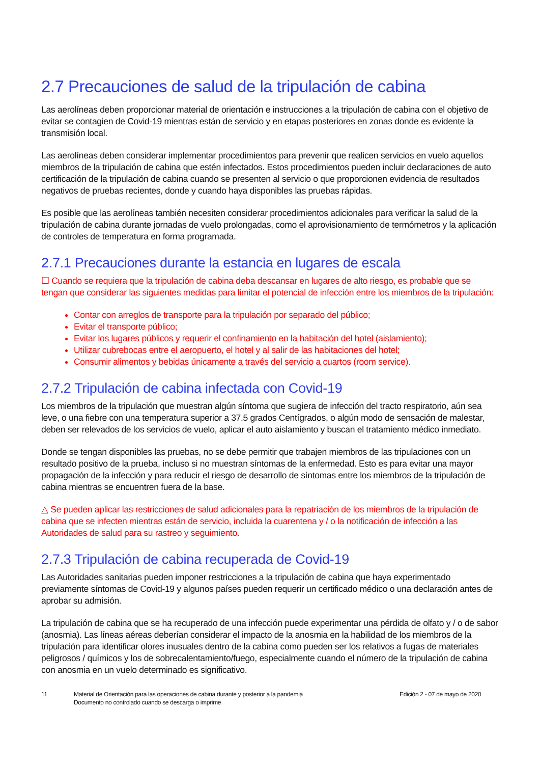2.7 Precauciones de salud de la tripulación de cabina
Las aerolíneas deben proporcionar material de orientación e instrucciones a la tripulación de cabina con el objetivo de evitar se contagien de Covid-19 mientras están de servicio y en etapas posteriores en zonas donde es evidente la transmisión local.
Las aerolíneas deben considerar implementar procedimientos para prevenir que realicen servicios en vuelo aquellos miembros de la tripulación de cabina que estén infectados. Estos procedimientos pueden incluir declaraciones de auto certificación de la tripulación de cabina cuando se presenten al servicio o que proporcionen evidencia de resultados negativos de pruebas recientes, donde y cuando haya disponibles las pruebas rápidas.
Es posible que las aerolíneas también necesiten considerar procedimientos adicionales para verificar la salud de la tripulación de cabina durante jornadas de vuelo prolongadas, como el aprovisionamiento de termómetros y la aplicación de controles de temperatura en forma programada.
2.7.1 Precauciones durante la estancia en lugares de escala
☐ Cuando se requiera que la tripulación de cabina deba descansar en lugares de alto riesgo, es probable que se tengan que considerar las siguientes medidas para limitar el potencial de infección entre los miembros de la tripulación:
Contar con arreglos de transporte para la tripulación por separado del público;
Evitar el transporte público;
Evitar los lugares públicos y requerir el confinamiento en la habitación del hotel (aislamiento);
Utilizar cubrebocas entre el aeropuerto, el hotel y al salir de las habitaciones del hotel;
Consumir alimentos y bebidas únicamente a través del servicio a cuartos (room service).
2.7.2 Tripulación de cabina infectada con Covid-19
Los miembros de la tripulación que muestran algún síntoma que sugiera de infección del tracto respiratorio, aún sea leve, o una fiebre con una temperatura superior a 37.5 grados Centígrados, o algún modo de sensación de malestar, deben ser relevados de los servicios de vuelo, aplicar el auto aislamiento y buscan el tratamiento médico inmediato.
Donde se tengan disponibles las pruebas, no se debe permitir que trabajen miembros de las tripulaciones con un resultado positivo de la prueba, incluso si no muestran síntomas de la enfermedad. Esto es para evitar una mayor propagación de la infección y para reducir el riesgo de desarrollo de síntomas entre los miembros de la tripulación de cabina mientras se encuentren fuera de la base.
△ Se pueden aplicar las restricciones de salud adicionales para la repatriación de los miembros de la tripulación de cabina que se infecten mientras están de servicio, incluida la cuarentena y / o la notificación de infección a las Autoridades de salud para su rastreo y seguimiento.
2.7.3 Tripulación de cabina recuperada de Covid-19
Las Autoridades sanitarias pueden imponer restricciones a la tripulación de cabina que haya experimentado previamente síntomas de Covid-19 y algunos países pueden requerir un certificado médico o una declaración antes de aprobar su admisión.
La tripulación de cabina que se ha recuperado de una infección puede experimentar una pérdida de olfato y / o de sabor (anosmia). Las líneas aéreas deberían considerar el impacto de la anosmia en la habilidad de los miembros de la tripulación para identificar olores inusuales dentro de la cabina como pueden ser los relativos a fugas de materiales peligrosos / químicos y los de sobrecalentamiento/fuego, especialmente cuando el número de la tripulación de cabina con anosmia en un vuelo determinado es significativo.
11 Material de Orientación para las operaciones de cabina durante y posterior a la pandemia
Documento no controlado cuando se descarga o imprime
Edición 2 - 07 de mayo de 2020